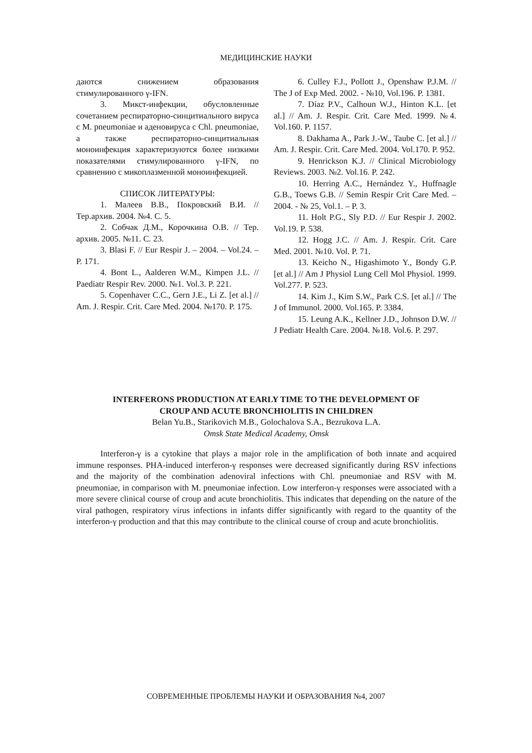МЕДИЦИНСКИЕ НАУКИ
даются снижением образования стимулированного γ-IFN.
3. Микст-инфекции, обусловленные сочетанием респираторно-синцитиального вируса с M. pneumoniae и аденовируса с Chl. pneumoniae, а также респираторно-синцитиальная моноинфекция характеризуются более низкими показателями стимулированного γ-IFN, по сравнению с микоплазменной моноинфекцией.
СПИСОК ЛИТЕРАТУРЫ:
1. Малеев В.В., Покровский В.И. // Тер.архив. 2004. №4. С. 5.
2. Собчак Д.М., Корочкина О.В. // Тер. архив. 2005. №11. С. 23.
3. Blasi F. // Eur Respir J. – 2004. – Vol.24. – P. 171.
4. Bont L., Aalderen W.M., Kimpen J.L. // Paediatr Respir Rev. 2000. №1. Vol.3. P. 221.
5. Copenhaver C.C., Gern J.E., Li Z. [et al.] // Am. J. Respir. Crit. Care Med. 2004. №170. P. 175.
6. Culley F.J., Pollott J., Openshaw P.J.M. // The J of Exp Med. 2002. - №10, Vol.196. P. 1381.
7. Díaz P.V., Calhoun W.J., Hinton K.L. [et al.] // Am. J. Respir. Crit. Care Med. 1999. №4. Vol.160. P. 1157.
8. Dakhama A., Park J.-W., Taube C. [et al.] // Am. J. Respir. Crit. Care Med. 2004. Vol.170. P. 952.
9. Henrickson K.J. // Clinical Microbiology Reviews. 2003. №2. Vol.16. P. 242.
10. Herring A.C., Hernández Y., Huffnagle G.B., Toews G.B. // Semin Respir Crit Care Med. – 2004. - № 25, Vol.1. – P. 3.
11. Holt P.G., Sly P.D. // Eur Respir J. 2002. Vol.19. P. 538.
12. Hogg J.C. // Am. J. Respir. Crit. Care Med. 2001. №10. Vol. P. 71.
13. Keicho N., Higashimoto Y., Bondy G.P. [et al.] // Am J Physiol Lung Cell Mol Physiol. 1999. Vol.277. P. 523.
14. Kim J., Kim S.W., Park C.S. [et al.] // The J of Immunol. 2000. Vol.165. P. 3384.
15. Leung A.K., Kellner J.D., Johnson D.W. // J Pediatr Health Care. 2004. №18. Vol.6. P. 297.
INTERFERONS PRODUCTION AT EARLY TIME TO THE DEVELOPMENT OF
CROUP AND ACUTE BRONCHIOLITIS IN CHILDREN
Belan Yu.B., Starikovich M.B., Golochalova S.A., Bezrukova L.A.
Omsk State Medical Academy, Omsk
Interferon-γ is a cytokine that plays a major role in the amplification of both innate and acquired immune responses. PHA-induced interferon-γ responses were decreased significantly during RSV infections and the majority of the combination adenoviral infections with Chl. pneumoniae and RSV with M. pneumoniae, in comparison with M. pneumoniae infection. Low interferon-γ responses were associated with a more severe clinical course of croup and acute bronchiolitis. This indicates that depending on the nature of the viral pathogen, respiratory virus infections in infants differ significantly with regard to the quantity of the interferon-γ production and that this may contribute to the clinical course of croup and acute bronchiolitis.
СОВРЕМЕННЫЕ ПРОБЛЕМЫ НАУКИ И ОБРАЗОВАНИЯ №4, 2007